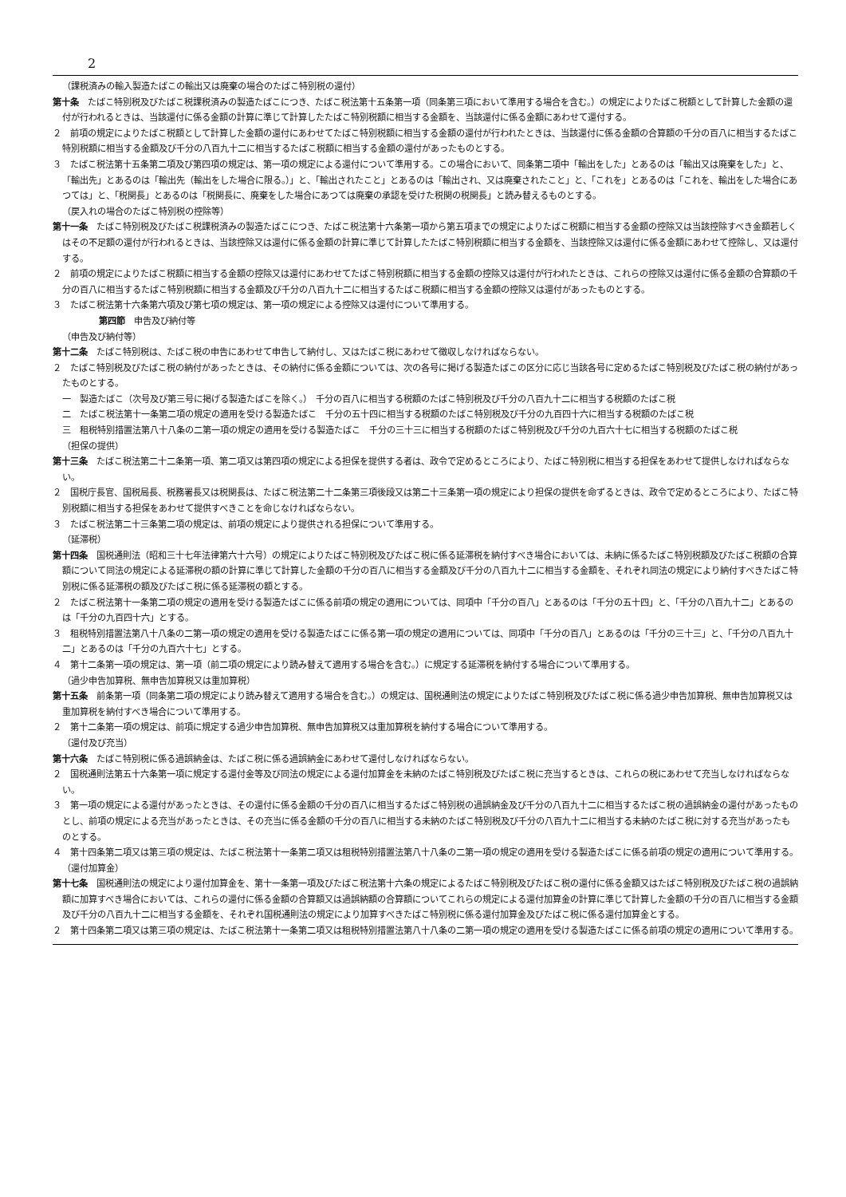2
（課税済みの輸入製造たばこの輸出又は廃棄の場合のたばこ特別税の還付）
第十条　たばこ特別税及びたばこ税課税済みの製造たばこにつき、たばこ税法第十五条第一項（同条第三項において準用する場合を含む。）の規定によりたばこ税額として計算した金額の還付が行われるときは、当該還付に係る金額の計算に準じて計算したたばこ特別税額に相当する金額を、当該還付に係る金額にあわせて還付する。
２　前項の規定によりたばこ税額として計算した金額の還付にあわせてたばこ特別税額に相当する金額の還付が行われたときは、当該還付に係る金額の合算額の千分の百八に相当するたばこ特別税額に相当する金額及び千分の八百九十二に相当するたばこ税額に相当する金額の還付があったものとする。
３　たばこ税法第十五条第二項及び第四項の規定は、第一項の規定による還付について準用する。この場合において、同条第二項中「輸出をした」とあるのは「輸出又は廃棄をした」と、「輸出先」とあるのは「輸出先（輸出をした場合に限る。）」と、「輸出されたこと」とあるのは「輸出され、又は廃棄されたこと」と、「これを」とあるのは「これを、輸出をした場合にあつては」と、「税関長」とあるのは「税関長に、廃棄をした場合にあつては廃棄の承認を受けた税関の税関長」と読み替えるものとする。
（戻入れの場合のたばこ特別税の控除等）
第十一条　たばこ特別税及びたばこ税課税済みの製造たばこにつき、たばこ税法第十六条第一項から第五項までの規定によりたばこ税額に相当する金額の控除又は当該控除すべき金額若しくはその不足額の還付が行われるときは、当該控除又は還付に係る金額の計算に準じて計算したたばこ特別税額に相当する金額を、当該控除又は還付に係る金額にあわせて控除し、又は還付する。
２　前項の規定によりたばこ税額に相当する金額の控除又は還付にあわせてたばこ特別税額に相当する金額の控除又は還付が行われたときは、これらの控除又は還付に係る金額の合算額の千分の百八に相当するたばこ特別税額に相当する金額及び千分の八百九十二に相当するたばこ税額に相当する金額の控除又は還付があったものとする。
３　たばこ税法第十六条第六項及び第七項の規定は、第一項の規定による控除又は還付について準用する。
第四節　申告及び納付等
（申告及び納付等）
第十二条　たばこ特別税は、たばこ税の申告にあわせて申告して納付し、又はたばこ税にあわせて徴収しなければならない。
２　たばこ特別税及びたばこ税の納付があったときは、その納付に係る金額については、次の各号に掲げる製造たばこの区分に応じ当該各号に定めるたばこ特別税及びたばこ税の納付があったものとする。
一　製造たばこ（次号及び第三号に掲げる製造たばこを除く。）　千分の百八に相当する税額のたばこ特別税及び千分の八百九十二に相当する税額のたばこ税
二　たばこ税法第十一条第二項の規定の適用を受ける製造たばこ　千分の五十四に相当する税額のたばこ特別税及び千分の九百四十六に相当する税額のたばこ税
三　租税特別措置法第八十八条の二第一項の規定の適用を受ける製造たばこ　千分の三十三に相当する税額のたばこ特別税及び千分の九百六十七に相当する税額のたばこ税
（担保の提供）
第十三条　たばこ税法第二十二条第一項、第二項又は第四項の規定による担保を提供する者は、政令で定めるところにより、たばこ特別税に相当する担保をあわせて提供しなければならない。
２　国税庁長官、国税局長、税務署長又は税関長は、たばこ税法第二十二条第三項後段又は第二十三条第一項の規定により担保の提供を命ずるときは、政令で定めるところにより、たばこ特別税額に相当する担保をあわせて提供すべきことを命じなければならない。
３　たばこ税法第二十三条第二項の規定は、前項の規定により提供される担保について準用する。
（延滞税）
第十四条　国税通則法（昭和三十七年法律第六十六号）の規定によりたばこ特別税及びたばこ税に係る延滞税を納付すべき場合においては、未納に係るたばこ特別税額及びたばこ税額の合算額について同法の規定による延滞税の額の計算に準じて計算した金額の千分の百八に相当する金額及び千分の八百九十二に相当する金額を、それぞれ同法の規定により納付すべきたばこ特別税に係る延滞税の額及びたばこ税に係る延滞税の額とする。
２　たばこ税法第十一条第二項の規定の適用を受ける製造たばこに係る前項の規定の適用については、同項中「千分の百八」とあるのは「千分の五十四」と、「千分の八百九十二」とあるのは「千分の九百四十六」とする。
３　租税特別措置法第八十八条の二第一項の規定の適用を受ける製造たばこに係る第一項の規定の適用については、同項中「千分の百八」とあるのは「千分の三十三」と、「千分の八百九十二」とあるのは「千分の九百六十七」とする。
４　第十二条第一項の規定は、第一項（前二項の規定により読み替えて適用する場合を含む。）に規定する延滞税を納付する場合について準用する。
（過少申告加算税、無申告加算税又は重加算税）
第十五条　前条第一項（同条第二項の規定により読み替えて適用する場合を含む。）の規定は、国税通則法の規定によりたばこ特別税及びたばこ税に係る過少申告加算税、無申告加算税又は重加算税を納付すべき場合について準用する。
２　第十二条第一項の規定は、前項に規定する過少申告加算税、無申告加算税又は重加算税を納付する場合について準用する。
（還付及び充当）
第十六条　たばこ特別税に係る過誤納金は、たばこ税に係る過誤納金にあわせて還付しなければならない。
２　国税通則法第五十六条第一項に規定する還付金等及び同法の規定による還付加算金を未納のたばこ特別税及びたばこ税に充当するときは、これらの税にあわせて充当しなければならない。
３　第一項の規定による還付があったときは、その還付に係る金額の千分の百八に相当するたばこ特別税の過誤納金及び千分の八百九十二に相当するたばこ税の過誤納金の還付があったものとし、前項の規定による充当があったときは、その充当に係る金額の千分の百八に相当する未納のたばこ特別税及び千分の八百九十二に相当する未納のたばこ税に対する充当があったものとする。
４　第十四条第二項又は第三項の規定は、たばこ税法第十一条第二項又は租税特別措置法第八十八条の二第一項の規定の適用を受ける製造たばこに係る前項の規定の適用について準用する。
（還付加算金）
第十七条　国税通則法の規定により還付加算金を、第十一条第一項及びたばこ税法第十六条の規定によるたばこ特別税及びたばこ税の還付に係る金額又はたばこ特別税及びたばこ税の過誤納額に加算すべき場合においては、これらの還付に係る金額の合算額又は過誤納額の合算額についてこれらの規定による還付加算金の計算に準じて計算した金額の千分の百八に相当する金額及び千分の八百九十二に相当する金額を、それぞれ国税通則法の規定により加算すべきたばこ特別税に係る還付加算金及びたばこ税に係る還付加算金とする。
２　第十四条第二項又は第三項の規定は、たばこ税法第十一条第二項又は租税特別措置法第八十八条の二第一項の規定の適用を受ける製造たばこに係る前項の規定の適用について準用する。